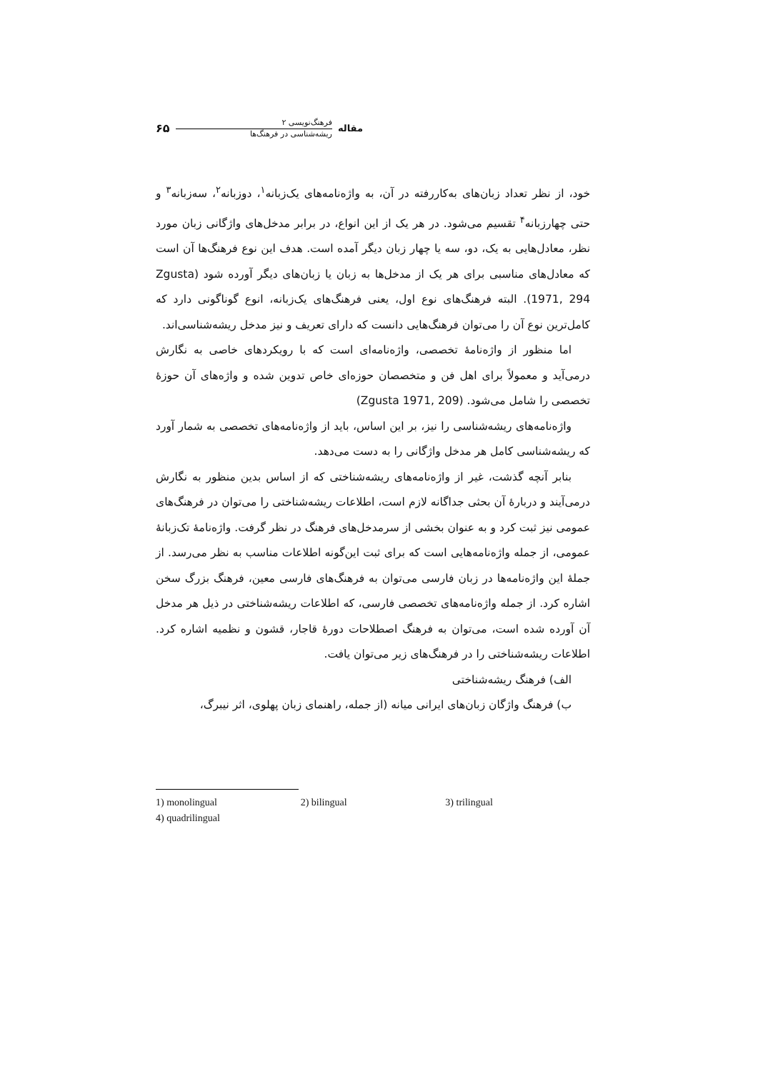مقاله
فرهنگ‌نویسی ۲
ریشه‌شناسی در فرهنگ‌ها
۶۵
خود، از نظر تعداد زبان‌های به‌کاررفته در آن، به واژه‌نامه‌های یک‌زبانه<sup>۱</sup>، دوزبانه<sup>۲</sup>، سه‌زبانه<sup>۳</sup> و حتی چهارزبانه<sup>۴</sup> تقسیم می‌شود. در هر یک از این انواع، در برابر مدخل‌های واژگانی زبان مورد نظر، معادل‌هایی به یک، دو، سه یا چهار زبان دیگر آمده است. هدف این نوع فرهنگ‌ها آن است که معادل‌های مناسبی برای هر یک از مدخل‌ها به زبان یا زبان‌های دیگر آورده شود (Zgusta 1971, 294). البته فرهنگ‌های نوع اول، یعنی فرهنگ‌های یک‌زبانه، انوع گوناگونی دارد که کامل‌ترین نوع آن را می‌توان فرهنگ‌هایی دانست که دارای تعریف و نیز مدخل ریشه‌شناسی‌اند.
اما منظور از واژه‌نامهٔ تخصصی، واژه‌نامه‌ای است که با رویکردهای خاصی به نگارش درمی‌آید و معمولاً برای اهل فن و متخصصان حوزه‌ای خاص تدوین شده و واژه‌های آن حوزهٔ تخصصی را شامل می‌شود. (Zgusta 1971, 209)
واژه‌نامه‌های ریشه‌شناسی را نیز، بر این اساس، باید از واژه‌نامه‌های تخصصی به شمار آورد که ریشه‌شناسی کامل هر مدخل واژگانی را به دست می‌دهد.
بنابر آنچه گذشت، غیر از واژه‌نامه‌های ریشه‌شناختی که از اساس بدین منظور به نگارش درمی‌آیند و دربارهٔ آن بحثی جداگانه لازم است، اطلاعات ریشه‌شناختی را می‌توان در فرهنگ‌های عمومی نیز ثبت کرد و به عنوان بخشی از سرمدخل‌های فرهنگ در نظر گرفت. واژه‌نامهٔ تک‌زبانهٔ عمومی، از جمله واژه‌نامه‌هایی است که برای ثبت این‌گونه اطلاعات مناسب به نظر می‌رسد. از جملهٔ این واژه‌نامه‌ها در زبان فارسی می‌توان به فرهنگ‌های فارسی معین، فرهنگ بزرگ سخن اشاره کرد. از جمله واژه‌نامه‌های تخصصی فارسی، که اطلاعات ریشه‌شناختی در ذیل هر مدخل آن آورده شده است، می‌توان به فرهنگ اصطلاحات دورهٔ قاجار، قشون و نظمیه اشاره کرد. اطلاعات ریشه‌شناختی را در فرهنگ‌های زیر می‌توان یافت.
الف) فرهنگ ریشه‌شناختی
ب) فرهنگ واژگان زبان‌های ایرانی میانه (از جمله، راهنمای زبان پهلوی، اثر نیبرگ،
1) monolingual 2) bilingual 3) trilingual
4) quadrilingual